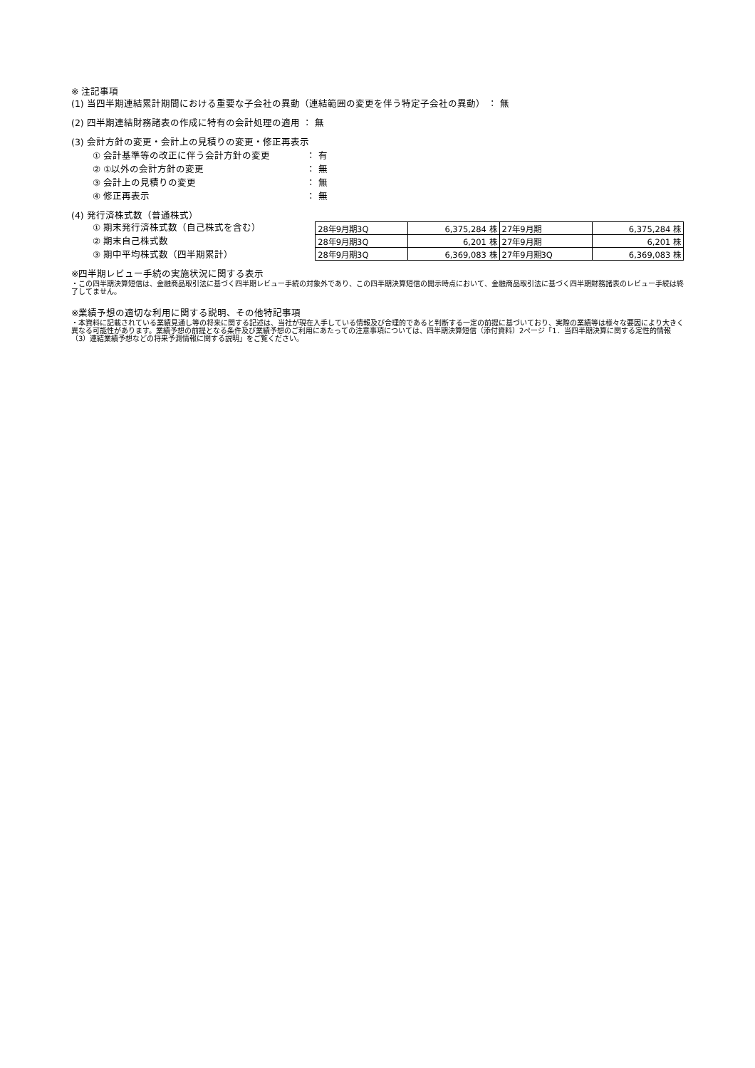※ 注記事項
(1) 当四半期連結累計期間における重要な子会社の異動（連結範囲の変更を伴う特定子会社の異動） ： 無
(2) 四半期連結財務諸表の作成に特有の会計処理の適用 ： 無
(3) 会計方針の変更・会計上の見積りの変更・修正再表示
① 会計基準等の改正に伴う会計方針の変更 ： 有
② ①以外の会計方針の変更 ： 無
③ 会計上の見積りの変更 ： 無
④ 修正再表示 ： 無
(4) 発行済株式数（普通株式）
① 期末発行済株式数（自己株式を含む）
② 期末自己株式数
③ 期中平均株式数（四半期累計）
| 28年9月期3Q | 6,375,284 株 | 27年9月期 | 6,375,284 株 |
| 28年9月期3Q | 6,201 株 | 27年9月期 | 6,201 株 |
| 28年9月期3Q | 6,369,083 株 | 27年9月期3Q | 6,369,083 株 |
※四半期レビュー手続の実施状況に関する表示
・この四半期決算短信は、金融商品取引法に基づく四半期レビュー手続の対象外であり、この四半期決算短信の開示時点において、金融商品取引法に基づく四半期財務諸表のレビュー手続は終了してません。
※業績予想の適切な利用に関する説明、その他特記事項
・本資料に記載されている業績見通し等の将来に関する記述は、当社が現在入手している情報及び合理的であると判断する一定の前提に基づいており、実際の業績等は様々な要因により大きく異なる可能性があります。業績予想の前提となる条件及び業績予想のご利用にあたっての注意事項については、四半期決算短信（添付資料）2ページ「1．当四半期決算に関する定性的情報（3）連結業績予想などの将来予測情報に関する説明」をご覧ください。